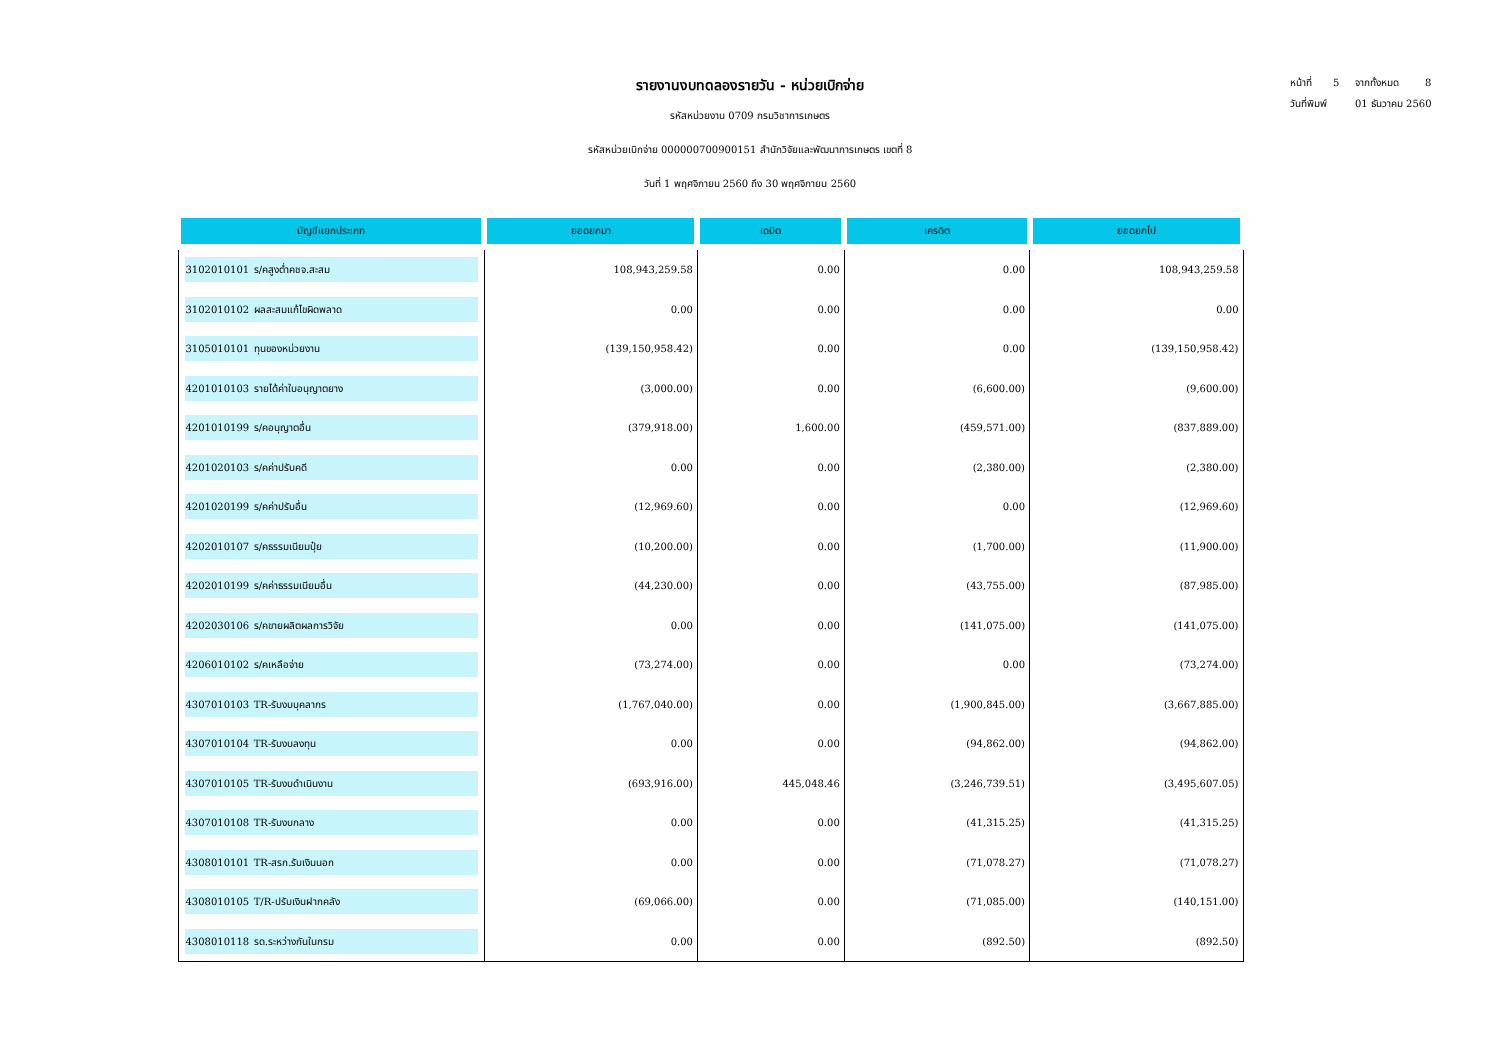รายงานงบทดลองรายวัน - หน่วยเบิกจ่าย
รหัสหน่วยงาน 0709 กรมวิชาการเกษตร
รหัสหน่วยเบิกจ่าย 000000700900151 สำนักวิจัยและพัฒนาการเกษตร เขตที่ 8
วันที่ 1 พฤศจิกายน 2560 ถึง 30 พฤศจิกายน 2560
หน้าที่ 5 จากทั้งหมด 8
วันที่พิมพ์ 01 ธันวาคม 2560
| บัญชีแยกประเภท | ยอดยกมา | เดบิต | เครดิต | ยอดยกไป |
| --- | --- | --- | --- | --- |
| 3102010101 ร/คสูงต่ำคชจ.สะสม | 108,943,259.58 | 0.00 | 0.00 | 108,943,259.58 |
| 3102010102 ผลสะสมแก้ไขผิดพลาด | 0.00 | 0.00 | 0.00 | 0.00 |
| 3105010101 ทุนของหน่วยงาน | (139,150,958.42) | 0.00 | 0.00 | (139,150,958.42) |
| 4201010103 รายได้ค่าใบอนุญาตยาง | (3,000.00) | 0.00 | (6,600.00) | (9,600.00) |
| 4201010199 ร/คอนุญาตอื่น | (379,918.00) | 1,600.00 | (459,571.00) | (837,889.00) |
| 4201020103 ร/คค่าปรับคดี | 0.00 | 0.00 | (2,380.00) | (2,380.00) |
| 4201020199 ร/คค่าปรับอื่น | (12,969.60) | 0.00 | 0.00 | (12,969.60) |
| 4202010107 ร/คธรรมเนียมปุ๋ย | (10,200.00) | 0.00 | (1,700.00) | (11,900.00) |
| 4202010199 ร/คค่าธรรมเนียมอื่น | (44,230.00) | 0.00 | (43,755.00) | (87,985.00) |
| 4202030106 ร/คขายผลิตผลการวิจัย | 0.00 | 0.00 | (141,075.00) | (141,075.00) |
| 4206010102 ร/คเหลือจ่าย | (73,274.00) | 0.00 | 0.00 | (73,274.00) |
| 4307010103 TR-รับงบบุคลากร | (1,767,040.00) | 0.00 | (1,900,845.00) | (3,667,885.00) |
| 4307010104 TR-รับงบลงทุน | 0.00 | 0.00 | (94,862.00) | (94,862.00) |
| 4307010105 TR-รับงบดำเนินงาน | (693,916.00) | 445,048.46 | (3,246,739.51) | (3,495,607.05) |
| 4307010108 TR-รับงบกลาง | 0.00 | 0.00 | (41,315.25) | (41,315.25) |
| 4308010101 TR-สรก.รับเงินนอก | 0.00 | 0.00 | (71,078.27) | (71,078.27) |
| 4308010105 T/R-ปรับเงินฝากคลัง | (69,066.00) | 0.00 | (71,085.00) | (140,151.00) |
| 4308010118 รด.ระหว่างกันในกรม | 0.00 | 0.00 | (892.50) | (892.50) |